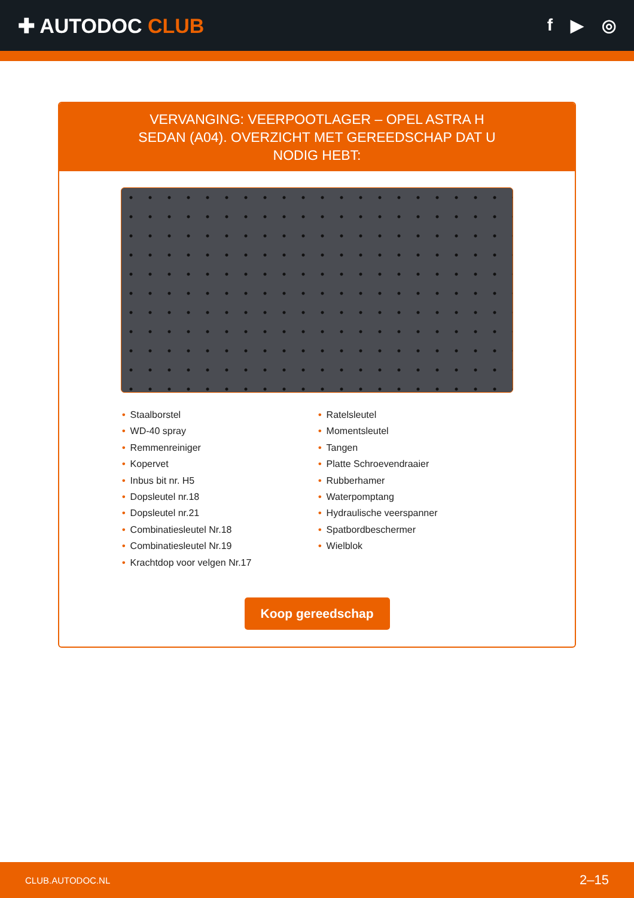✚ AUTODOC CLUB
f ▶ ◎
VERVANGING: VEERPOOTLAGER – OPEL ASTRA H SEDAN (A04). OVERZICHT MET GEREEDSCHAP DAT U NODIG HEBT:
• Staalborstel
• WD-40 spray
• Remmenreiniger
• Kopervet
• Inbus bit nr. H5
• Dopsleutel nr.18
• Dopsleutel nr.21
• Combinatiesleutel Nr.18
• Combinatiesleutel Nr.19
• Krachtdop voor velgen Nr.17
• Ratelsleutel
• Momentsleutel
• Tangen
• Platte Schroevendraaier
• Rubberhamer
• Waterpomptang
• Hydraulische veerspanner
• Spatbordbeschermer
• Wielblok
Koop gereedschap
CLUB.AUTODOC.NL 2–15